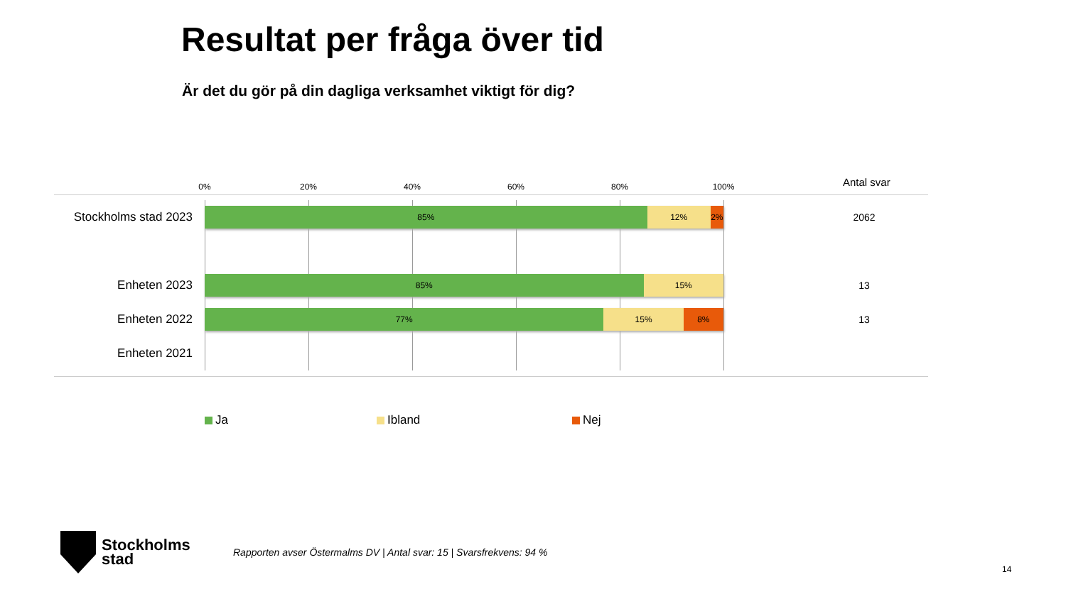Resultat per fråga över tid
Är det du gör på din dagliga verksamhet viktigt för dig?
0% 20% 40% 60% 80% 100% Antal svar
Stockholms stad 2023
85% 12% 2%
2062
Enheten 2023
85% 15%
13
Enheten 2022
77% 15% 8%
13
Enheten 2021
Ja Ibland Nej
Stockholms
stad
Rapporten avser Östermalms DV | Antal svar: 15 | Svarsfrekvens: 94 %
14